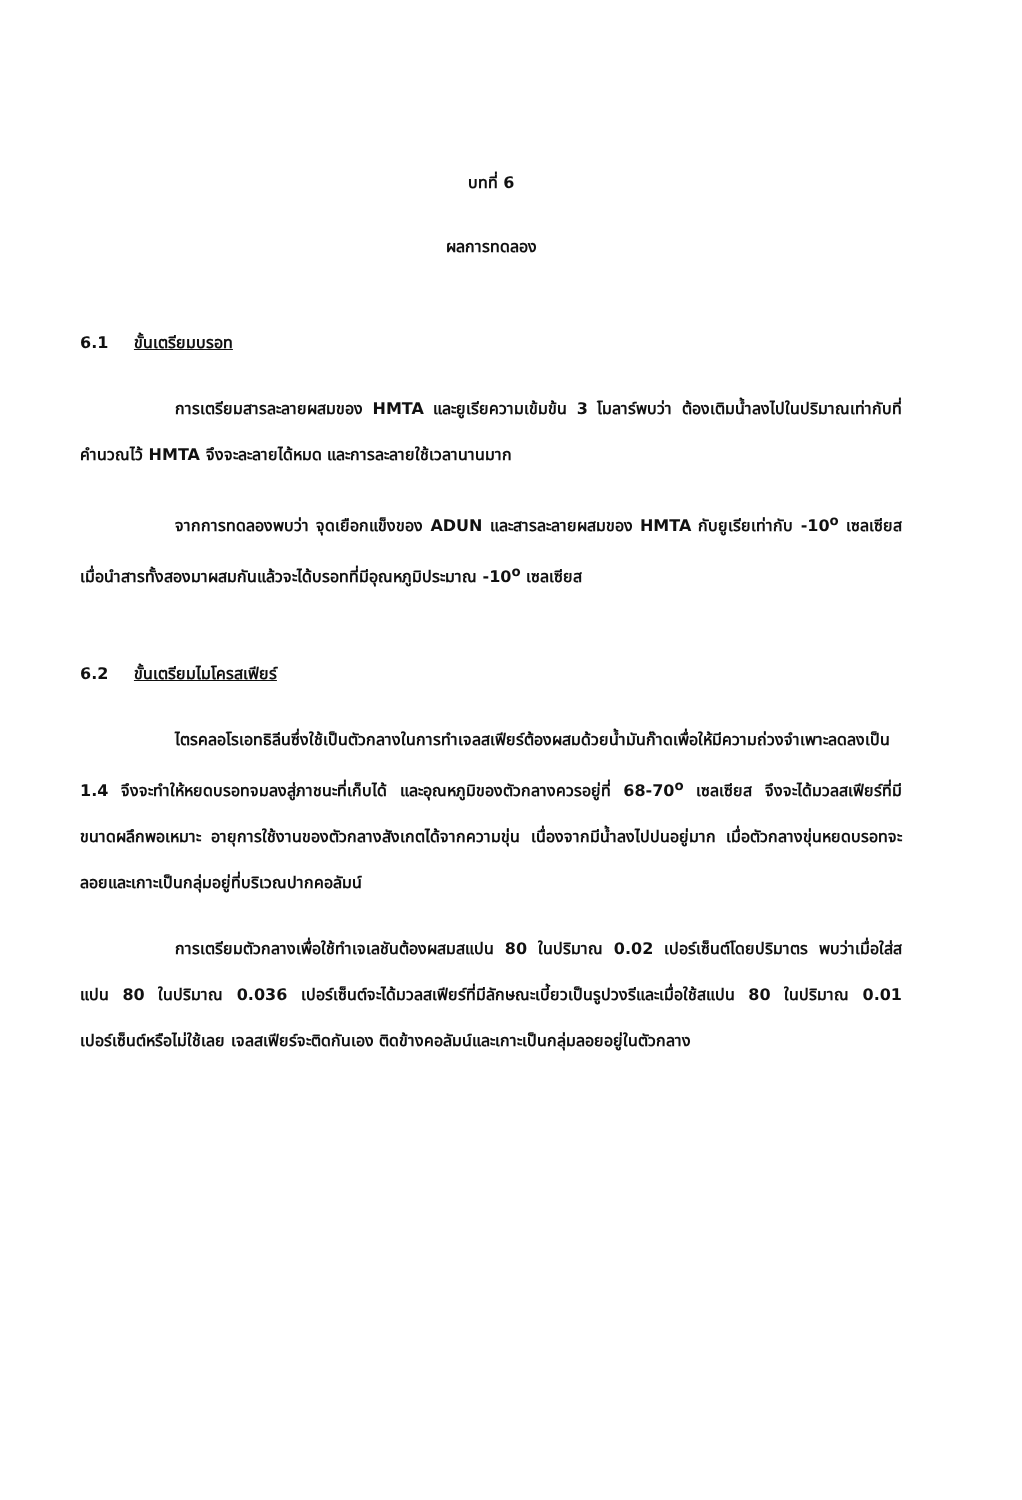บทที่ 6
ผลการทดลอง
6.1 ขั้นเตรียมบรอท
การเตรียมสารละลายผสมของ HMTA และยูเรียความเข้มข้น 3 โมลาร์พบว่า ต้องเติมน้ำลงไปในปริมาณเท่ากับที่คำนวณไว้ HMTA จึงจะละลายได้หมด และการละลายใช้เวลานานมาก
จากการทดลองพบว่า จุดเยือกแข็งของ ADUN และสารละลายผสมของ HMTA กับยูเรียเท่ากับ -10<sup>o</sup> เซลเซียส เมื่อนำสารทั้งสองมาผสมกันแล้วจะได้บรอทที่มีอุณหภูมิประมาณ -10<sup>o</sup> เซลเซียส
6.2 ขั้นเตรียมไมโครสเฟียร์
ไตรคลอโรเอทธิลีนซึ่งใช้เป็นตัวกลางในการทำเจลสเฟียร์ต้องผสมด้วยน้ำมันก๊าดเพื่อให้มีความถ่วงจำเพาะลดลงเป็น 1.4 จึงจะทำให้หยดบรอทจมลงสู่ภาชนะที่เก็บได้ และอุณหภูมิของตัวกลางควรอยู่ที่ 68-70<sup>o</sup> เซลเซียส จึงจะได้มวลสเฟียร์ที่มีขนาดผลึกพอเหมาะ อายุการใช้งานของตัวกลางสังเกตได้จากความขุ่น เนื่องจากมีน้ำลงไปปนอยู่มาก เมื่อตัวกลางขุ่นหยดบรอทจะลอยและเกาะเป็นกลุ่มอยู่ที่บริเวณปากคอลัมน์
การเตรียมตัวกลางเพื่อใช้ทำเจเลชันต้องผสมสแปน 80 ในปริมาณ 0.02 เปอร์เซ็นต์โดยปริมาตร พบว่าเมื่อใส่สแปน 80 ในปริมาณ 0.036 เปอร์เซ็นต์จะได้มวลสเฟียร์ที่มีลักษณะเบี้ยวเป็นรูปวงรีและเมื่อใช้สแปน 80 ในปริมาณ 0.01 เปอร์เซ็นต์หรือไม่ใช้เลย เจลสเฟียร์จะติดกันเอง ติดข้างคอลัมน์และเกาะเป็นกลุ่มลอยอยู่ในตัวกลาง